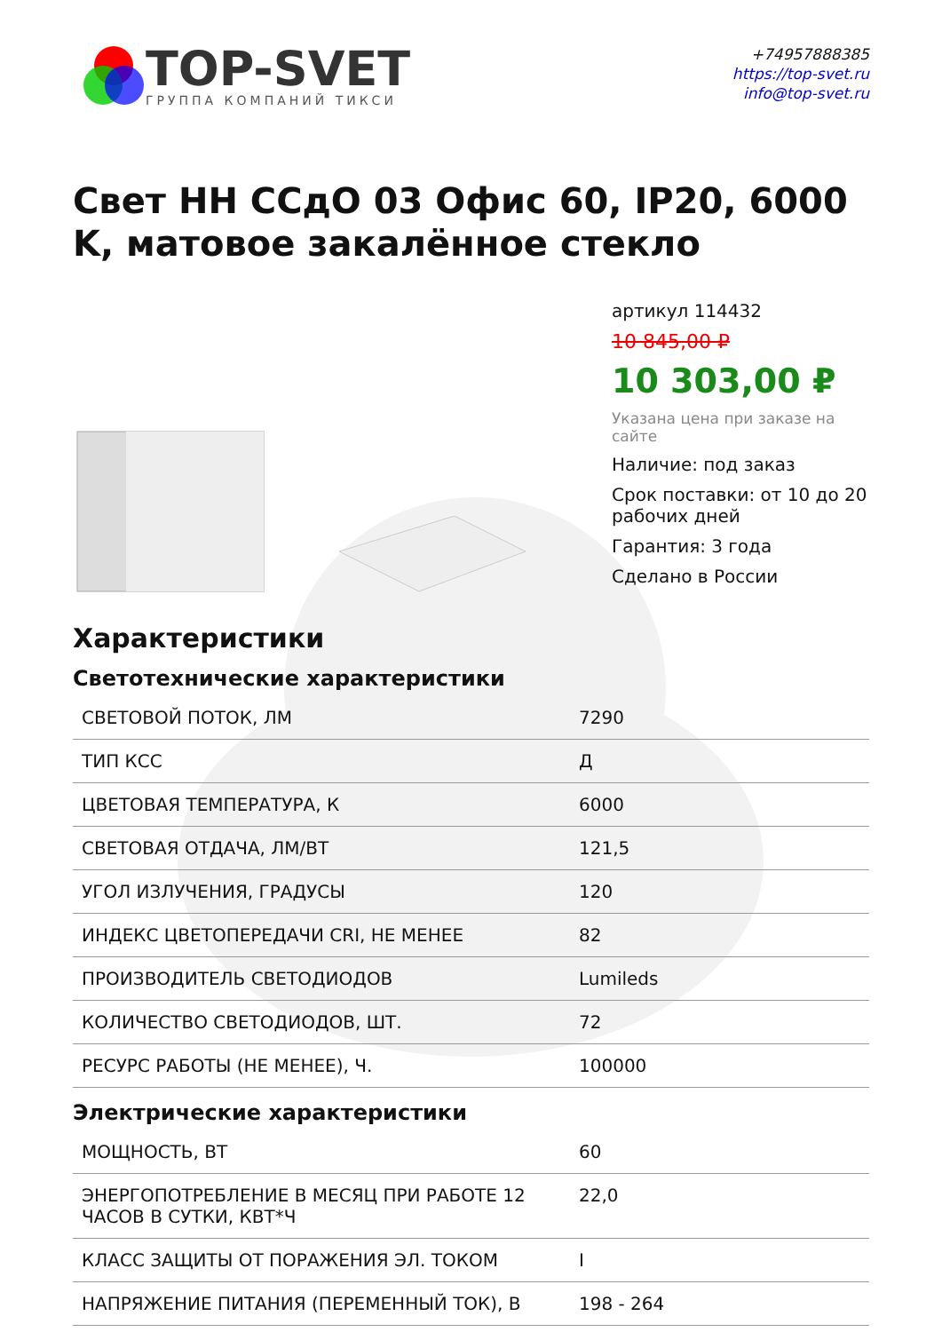TOP-SVET
ГРУППА КОМПАНИЙ ТИКСИ
+74957888385
https://top-svet.ru
info@top-svet.ru
Свет НН ССдО 03 Офис 60, IP20, 6000 K, матовое закалённое стекло
артикул 114432
10 845,00 ₽
10 303,00 ₽
Указана цена при заказе на сайте
Наличие: под заказ
Срок поставки: от 10 до 20 рабочих дней
Гарантия: 3 года
Сделано в России
Характеристики
Светотехнические характеристики
| СВЕТОВОЙ ПОТОК, ЛМ | 7290 |
| ТИП КСС | Д |
| ЦВЕТОВАЯ ТЕМПЕРАТУРА, К | 6000 |
| СВЕТОВАЯ ОТДАЧА, ЛМ/ВТ | 121,5 |
| УГОЛ ИЗЛУЧЕНИЯ, ГРАДУСЫ | 120 |
| ИНДЕКС ЦВЕТОПЕРЕДАЧИ CRI, НЕ МЕНЕЕ | 82 |
| ПРОИЗВОДИТЕЛЬ СВЕТОДИОДОВ | Lumileds |
| КОЛИЧЕСТВО СВЕТОДИОДОВ, ШТ. | 72 |
| РЕСУРС РАБОТЫ (НЕ МЕНЕЕ), Ч. | 100000 |
Электрические характеристики
| МОЩНОСТЬ, ВТ | 60 |
| ЭНЕРГОПОТРЕБЛЕНИЕ В МЕСЯЦ ПРИ РАБОТЕ 12 ЧАСОВ В СУТКИ, КВТ*Ч | 22,0 |
| КЛАСС ЗАЩИТЫ ОТ ПОРАЖЕНИЯ ЭЛ. ТОКОМ | I |
| НАПРЯЖЕНИЕ ПИТАНИЯ (ПЕРЕМЕННЫЙ ТОК), В | 198 - 264 |